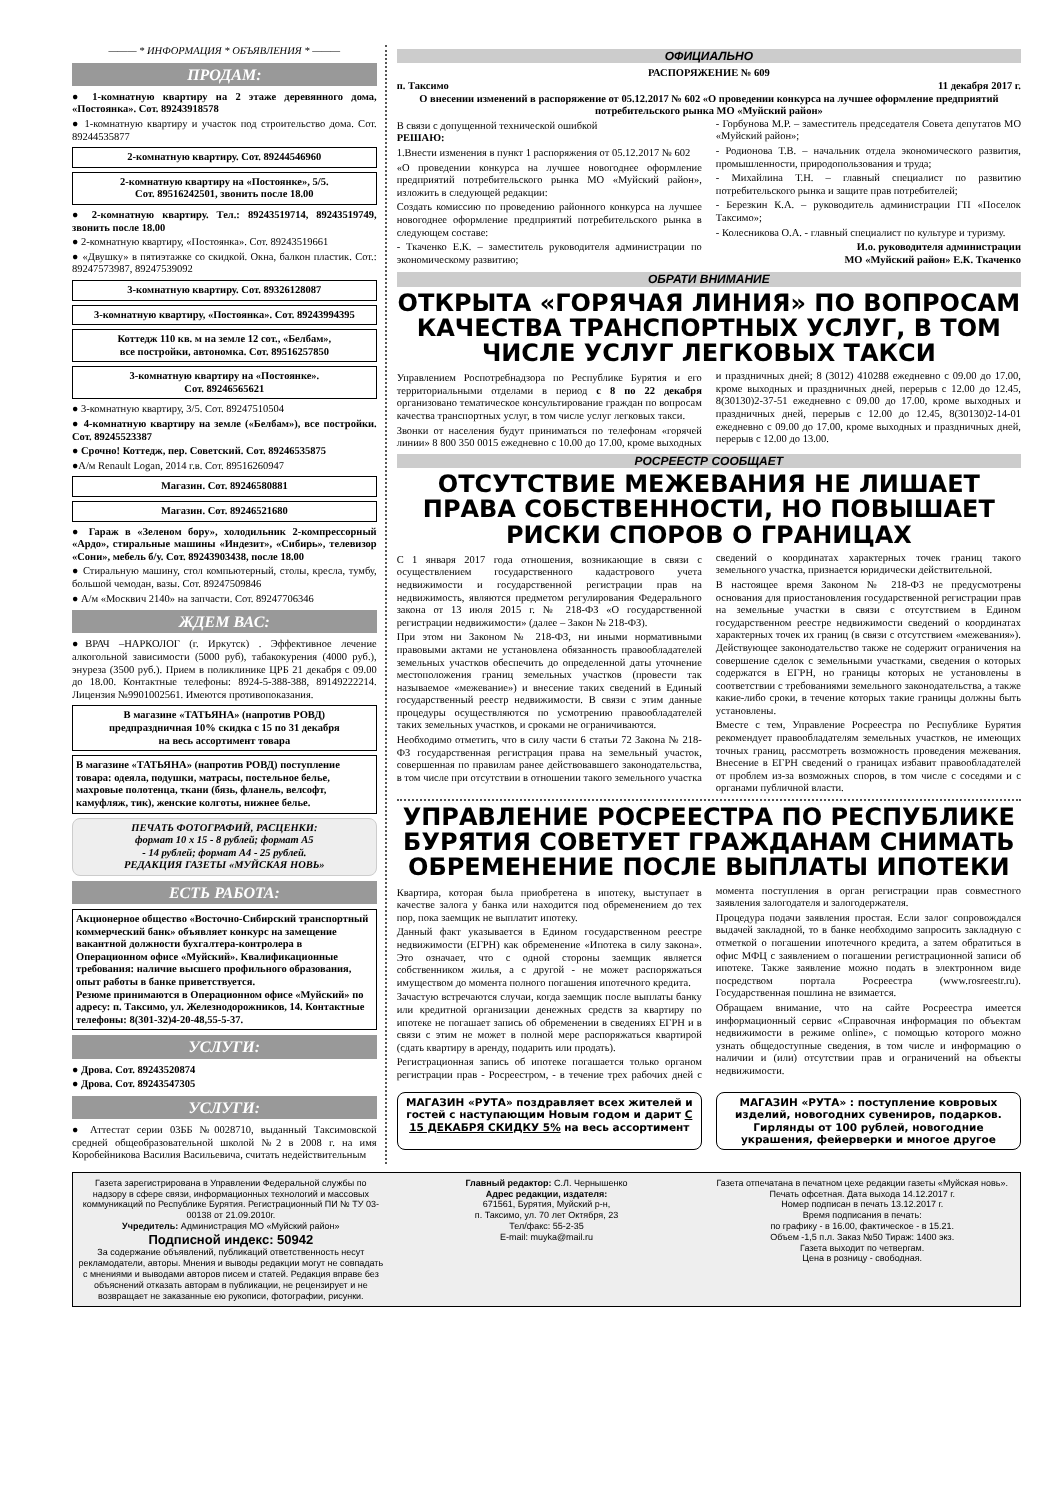——— * ИНФОРМАЦИЯ * ОБЪЯВЛЕНИЯ * ———
ПРОДАМ:
● 1-комнатную квартиру на 2 этаже деревянного дома, «Постоянка». Сот. 89243918578
● 1-комнатную квартиру и участок под строительство дома. Сот. 89244535877
2-комнатную квартиру. Сот. 89244546960
2-комнатную квартиру на «Постоянке», 5/5.
Сот. 89516242501, звонить после 18.00
● 2-комнатную квартиру. Тел.: 89243519714, 89243519749, звонить после 18.00
● 2-комнатную квартиру, «Постоянка». Сот. 89243519661
● «Двушку» в пятиэтажке со скидкой. Окна, балкон пластик. Сот.: 89247573987, 89247539092
3-комнатную квартиру. Сот. 89326128087
3-комнатную квартиру, «Постоянка». Сот. 89243994395
Коттедж 110 кв. м на земле 12 сот., «Белбам»,
все постройки, автономка. Сот. 89516257850
3-комнатную квартиру на «Постоянке».
Сот. 89246565621
● 3-комнатную квартиру, 3/5. Сот. 89247510504
● 4-комнатную квартиру на земле («Белбам»), все постройки. Сот. 89245523387
● Срочно! Коттедж, пер. Советский. Сот. 89246535875
●А/м Renault Logan, 2014 г.в. Сот. 89516260947
Магазин. Сот. 89246580881
Магазин. Сот. 89246521680
● Гараж в «Зеленом бору», холодильник 2-компрессорный «Ардо», стиральные машины «Индезит», «Сибирь», телевизор «Сони», мебель б/у. Сот. 89243903438, после 18.00
● Стиральную машину, стол компьютерный, столы, кресла, тумбу, большой чемодан, вазы. Сот. 89247509846
● А/м «Москвич 2140» на запчасти. Сот. 89247706346
ЖДЕМ ВАС:
●ВРАЧ –НАРКОЛОГ (г. Иркутск) . Эффективное лечение алкогольной зависимости (5000 руб), табакокурения (4000 руб.), энуреза (3500 руб.). Прием в поликлинике ЦРБ 21 декабря с 09.00 до 18.00. Контактные телефоны: 8924-5-388-388, 89149222214. Лицензия №9901002561. Имеются противопоказания.
В магазине «ТАТЬЯНА» (напротив РОВД)
предпраздничная 10% скидка с 15 по 31 декабря
на весь ассортимент товара
В магазине «ТАТЬЯНА» (напротив РОВД) поступление товара: одеяла, подушки, матрасы, постельное белье, махровые полотенца, ткани (бязь, фланель, велсофт, камуфляж, тик), женские колготы, нижнее белье.
ПЕЧАТЬ ФОТОГРАФИЙ, РАСЦЕНКИ:
формат 10 х 15 - 8 рублей; формат А5
- 14 рублей; формат А4 - 25 рублей.
РЕДАКЦИЯ ГАЗЕТЫ «МУЙСКАЯ НОВЬ»
ЕСТЬ РАБОТА:
Акционерное общество «Восточно-Сибирский транспортный коммерческий банк» объявляет конкурс на замещение вакантной должности бухгалтера-контролера в Операционном офисе «Муйский». Квалификационные требования: наличие высшего профильного образования, опыт работы в банке приветствуется.
Резюме принимаются в Операционном офисе «Муйский» по адресу: п. Таксимо, ул. Железнодорожников, 14. Контактные телефоны: 8(301-32)4-20-48,55-5-37.
УСЛУГИ:
● Дрова. Сот. 89243520874
● Дрова. Сот. 89243547305
УСЛУГИ:
● Аттестат серии 03ББ №0028710, выданный Таксимовской средней общеобразовательной школой №2 в 2008 г. на имя Коробейникова Василия Васильевича, считать недействительным
ОФИЦИАЛЬНО
РАСПОРЯЖЕНИЕ № 609
п. Таксимо 11 декабря 2017 г.
О внесении изменений в распоряжение от 05.12.2017 № 602 «О проведении конкурса на лучшее оформление предприятий потребительского рынка МО «Муйский район»
В связи с допущенной технической ошибкой
РЕШАЮ:
1.Внести изменения в пункт 1 распоряжения от 05.12.2017 № 602
«О проведении конкурса на лучшее новогоднее оформление предприятий потребительского рынка МО «Муйский район», изложить в следующей редакции:
Создать комиссию по проведению районного конкурса на лучшее новогоднее оформление предприятий потребительского рынка в следующем составе:
- Ткаченко Е.К. – заместитель руководителя администрации по экономическому развитию;
- Горбунова М.Р. – заместитель председателя Совета депутатов МО «Муйский район»;
- Родионова Т.В. – начальник отдела экономического развития, промышленности, природопользования и труда;
- Михайлина Т.Н. – главный специалист по развитию потребительского рынка и защите прав потребителей;
- Березкин К.А. – руководитель администрации ГП «Поселок Таксимо»;
- Колесникова О.А. - главный специалист по культуре и туризму.
И.о. руководителя администрации
МО «Муйский район» Е.К. Ткаченко
ОБРАТИ ВНИМАНИЕ
ОТКРЫТА «ГОРЯЧАЯ ЛИНИЯ» ПО ВОПРОСАМ КАЧЕСТВА ТРАНСПОРТНЫХ УСЛУГ, В ТОМ ЧИСЛЕ УСЛУГ ЛЕГКОВЫХ ТАКСИ
Управлением Роспотребнадзора по Республике Бурятия и его территориальными отделами в период с 8 по 22 декабря организовано тематическое консультирование граждан по вопросам качества транспортных услуг, в том числе услуг легковых такси.
Звонки от населения будут приниматься по телефонам «горячей линии» 8 800 350 0015 ежедневно с 10.00 до 17.00, кроме выходных и праздничных дней; 8 (3012) 410288 ежедневно с 09.00 до 17.00, кроме выходных и праздничных дней, перерыв с 12.00 до 12.45, 8(30130)2-37-51 ежедневно с 09.00 до 17.00, кроме выходных и праздничных дней, перерыв с 12.00 до 12.45, 8(30130)2-14-01 ежедневно с 09.00 до 17.00, кроме выходных и праздничных дней, перерыв с 12.00 до 13.00.
РОСРЕЕСТР СООБЩАЕТ
ОТСУТСТВИЕ МЕЖЕВАНИЯ НЕ ЛИШАЕТ ПРАВА СОБСТВЕННОСТИ, НО ПОВЫШАЕТ РИСКИ СПОРОВ О ГРАНИЦАХ
С 1 января 2017 года отношения, возникающие в связи с осуществлением государственного кадастрового учета недвижимости и государственной регистрации прав на недвижимость, являются предметом регулирования Федерального закона от 13 июля 2015 г. № 218-ФЗ «О государственной регистрации недвижимости» (далее – Закон № 218-ФЗ).
При этом ни Законом № 218-ФЗ, ни иными нормативными правовыми актами не установлена обязанность правообладателей земельных участков обеспечить до определенной даты уточнение местоположения границ земельных участков (провести так называемое «межевание») и внесение таких сведений в Единый государственный реестр недвижимости. В связи с этим данные процедуры осуществляются по усмотрению правообладателей таких земельных участков, и сроками не ограничиваются.
Необходимо отметить, что в силу части 6 статьи 72 Закона № 218-ФЗ государственная регистрация права на земельный участок, совершенная по правилам ранее действовавшего законодательства, в том числе при отсутствии в отношении такого земельного участка сведений о координатах характерных точек границ такого земельного участка, признается юридически действительной.
В настоящее время Законом № 218-ФЗ не предусмотрены основания для приостановления государственной регистрации прав на земельные участки в связи с отсутствием в Едином государственном реестре недвижимости сведений о координатах характерных точек их границ (в связи с отсутствием «межевания»). Действующее законодательство также не содержит ограничения на совершение сделок с земельными участками, сведения о которых содержатся в ЕГРН, но границы которых не установлены в соответствии с требованиями земельного законодательства, а также какие-либо сроки, в течение которых такие границы должны быть установлены.
Вместе с тем, Управление Росреестра по Республике Бурятия рекомендует правообладателям земельных участков, не имеющих точных границ, рассмотреть возможность проведения межевания. Внесение в ЕГРН сведений о границах избавит правообладателей от проблем из-за возможных споров, в том числе с соседями и с органами публичной власти.
УПРАВЛЕНИЕ РОСРЕЕСТРА ПО РЕСПУБЛИКЕ БУРЯТИЯ СОВЕТУЕТ ГРАЖДАНАМ СНИМАТЬ ОБРЕМЕНЕНИЕ ПОСЛЕ ВЫПЛАТЫ ИПОТЕКИ
Квартира, которая была приобретена в ипотеку, выступает в качестве залога у банка или находится под обременением до тех пор, пока заемщик не выплатит ипотеку.
Данный факт указывается в Едином государственном реестре недвижимости (ЕГРН) как обременение «Ипотека в силу закона». Это означает, что с одной стороны заемщик является собственником жилья, а с другой - не может распоряжаться имуществом до момента полного погашения ипотечного кредита.
Зачастую встречаются случаи, когда заемщик после выплаты банку или кредитной организации денежных средств за квартиру по ипотеке не погашает запись об обременении в сведениях ЕГРН и в связи с этим не может в полной мере распоряжаться квартирой (сдать квартиру в аренду, подарить или продать).
Регистрационная запись об ипотеке погашается только органом регистрации прав - Росреестром, - в течение трех рабочих дней с момента поступления в орган регистрации прав совместного заявления залогодателя и залогодержателя.
Процедура подачи заявления простая. Если залог сопровождался выдачей закладной, то в банке необходимо запросить закладную с отметкой о погашении ипотечного кредита, а затем обратиться в офис МФЦ с заявлением о погашении регистрационной записи об ипотеке. Также заявление можно подать в электронном виде посредством портала Росреестра (www.rosreestr.ru). Государственная пошлина не взимается.
Обращаем внимание, что на сайте Росреестра имеется информационный сервис «Справочная информация по объектам недвижимости в режиме online», с помощью которого можно узнать общедоступные сведения, в том числе и информацию о наличии и (или) отсутствии прав и ограничений на объекты недвижимости.
МАГАЗИН «РУТА» поздравляет всех жителей и гостей с наступающим Новым годом и дарит С 15 ДЕКАБРЯ СКИДКУ 5% на весь ассортимент
МАГАЗИН «РУТА» : поступление ковровых изделий, новогодних сувениров, подарков. Гирлянды от 100 рублей, новогодние украшения, фейерверки и многое другое
Газета зарегистрирована в Управлении Федеральной службы по надзору в сфере связи, информационных технологий и массовых коммуникаций по Республике Бурятия. Регистрационный ПИ № ТУ 03-00138 от 21.09.2010г.
Учредитель: Администрация МО «Муйский район»
Подписной индекс: 50942
За содержание объявлений, публикаций ответственность несут рекламодатели, авторы. Мнения и выводы редакции могут не совпадать с мнениями и выводами авторов писем и статей. Редакция вправе без объяснений отказать авторам в публикации, не рецензирует и не возвращает не заказанные ею рукописи, фотографии, рисунки.
Главный редактор: С.Л. Чернышенко
Адрес редакции, издателя:
671561, Бурятия, Муйский р-н,
п. Таксимо, ул. 70 лет Октября, 23
Тел/факс: 55-2-35
E-mail: muyka@mail.ru
Газета отпечатана в печатном цехе редакции газеты «Муйская новь».
Печать офсетная. Дата выхода 14.12.2017 г.
Номер подписан в печать 13.12.2017 г.
Время подписания в печать:
по графику - в 16.00, фактическое - в 15.21.
Объем -1,5 п.л. Заказ №50 Тираж: 1400 экз.
Газета выходит по четвергам.
Цена в розницу - свободная.